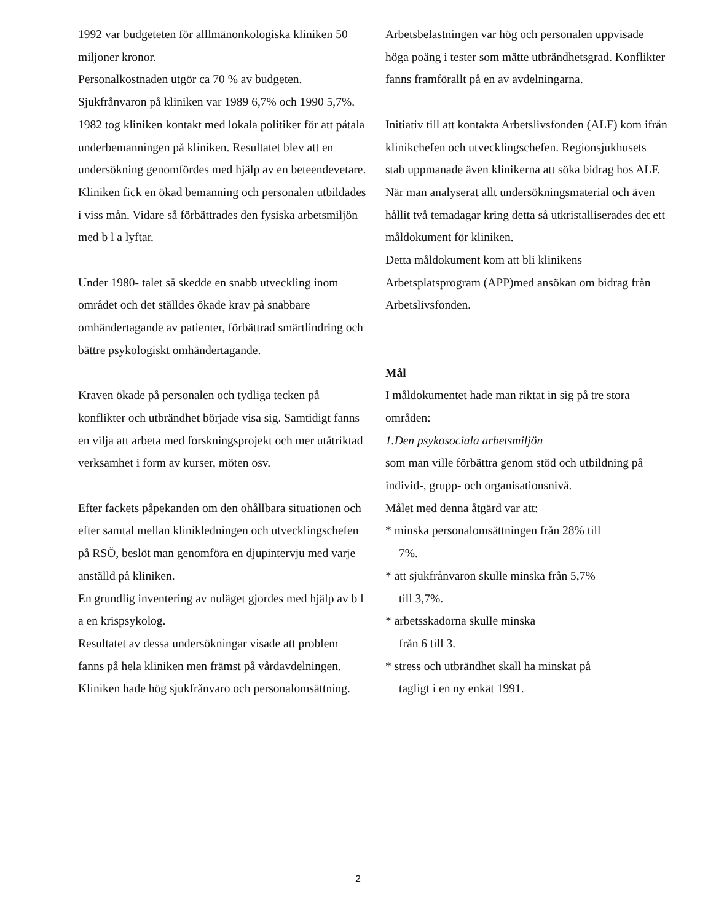1992 var budgeteten för alllmänonkologiska kliniken 50 miljoner kronor.
Personalkostnaden utgör ca 70 % av budgeten.
Sjukfrånvaron på kliniken var 1989 6,7% och 1990 5,7%.
1982 tog kliniken kontakt med lokala politiker för att påtala underbemanningen på kliniken. Resultatet blev att en undersökning genomfördes med hjälp av en beteendevetare. Kliniken fick en ökad bemanning och personalen utbildades i viss mån. Vidare så förbättrades den fysiska arbetsmiljön med b l a lyftar.
Under 1980- talet så skedde en snabb utveckling inom området och det ställdes ökade krav på snabbare omhändertagande av patienter, förbättrad smärtlindring och bättre psykologiskt omhändertagande.
Kraven ökade på personalen och tydliga tecken på konflikter och utbrändhet började visa sig. Samtidigt fanns en vilja att arbeta med forskningsprojekt och mer utåtriktad verksamhet i form av kurser, möten osv.
Efter fackets påpekanden om den ohållbara situationen och efter samtal mellan klinikledningen och utvecklingschefen på RSÖ, beslöt man genomföra en djupintervju med varje anställd på kliniken.
En grundlig inventering av nuläget gjordes med hjälp av b l a en krispsykolog.
Resultatet av dessa undersökningar visade att problem fanns på hela kliniken men främst på vårdavdelningen.
Kliniken hade hög sjukfrånvaro och personalomsättning.
Arbetsbelastningen var hög och personalen uppvisade höga poäng i tester som mätte utbrändhetsgrad. Konflikter fanns framförallt på en av avdelningarna.
Initiativ till att kontakta Arbetslivsfonden (ALF) kom ifrån klinikchefen och utvecklingschefen. Regionsjukhusets stab uppmanade även klinikerna att söka bidrag hos ALF.
När man analyserat allt undersökningsmaterial och även hållit två temadagar kring detta så utkristalliserades det ett måldokument för kliniken.
Detta måldokument kom att bli klinikens Arbetsplatsprogram (APP)med ansökan om bidrag från Arbetslivsfonden.
Mål
I måldokumentet hade man riktat in sig på tre stora områden:
1.Den psykosociala arbetsmiljön
som man ville förbättra genom stöd och utbildning på individ-, grupp- och organisationsnivå.
Målet med denna åtgärd var att:
* minska personalomsättningen från 28% till
7%.
* att sjukfrånvaron skulle minska från 5,7%
till 3,7%.
* arbetsskadorna skulle minska
från 6 till 3.
* stress och utbrändhet skall ha minskat på
tagligt i en ny enkät 1991.
2